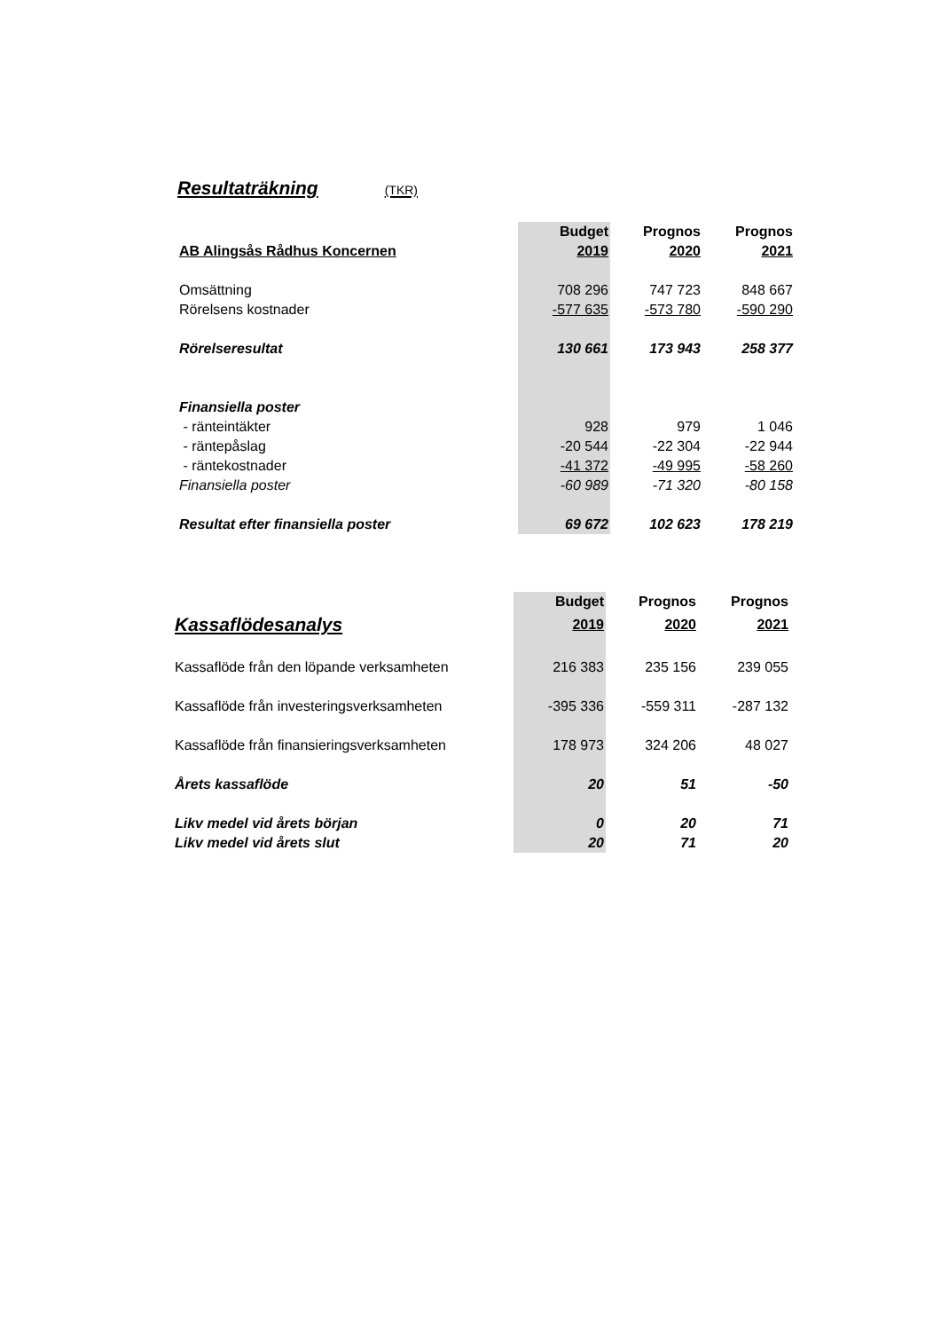Resultaträkning (TKR)
| | Budget | Prognos | Prognos |
| --- | --- | --- | --- |
| AB Alingsås Rådhus Koncernen | 2019 | 2020 | 2021 |
| Omsättning | 708 296 | 747 723 | 848 667 |
| Rörelsens kostnader | -577 635 | -573 780 | -590 290 |
| Rörelseresultat | 130 661 | 173 943 | 258 377 |
| Finansiella poster | | | |
| - ränteintäkter | 928 | 979 | 1 046 |
| - räntepåslag | -20 544 | -22 304 | -22 944 |
| - räntekostnader | -41 372 | -49 995 | -58 260 |
| Finansiella poster | -60 989 | -71 320 | -80 158 |
| Resultat efter finansiella poster | 69 672 | 102 623 | 178 219 |
| | Budget | Prognos | Prognos |
| --- | --- | --- | --- |
| Kassaflödesanalys | 2019 | 2020 | 2021 |
| Kassaflöde från den löpande verksamheten | 216 383 | 235 156 | 239 055 |
| Kassaflöde från investeringsverksamheten | -395 336 | -559 311 | -287 132 |
| Kassaflöde från finansieringsverksamheten | 178 973 | 324 206 | 48 027 |
| Årets kassaflöde | 20 | 51 | -50 |
| Likv medel vid årets början | 0 | 20 | 71 |
| Likv medel vid årets slut | 20 | 71 | 20 |